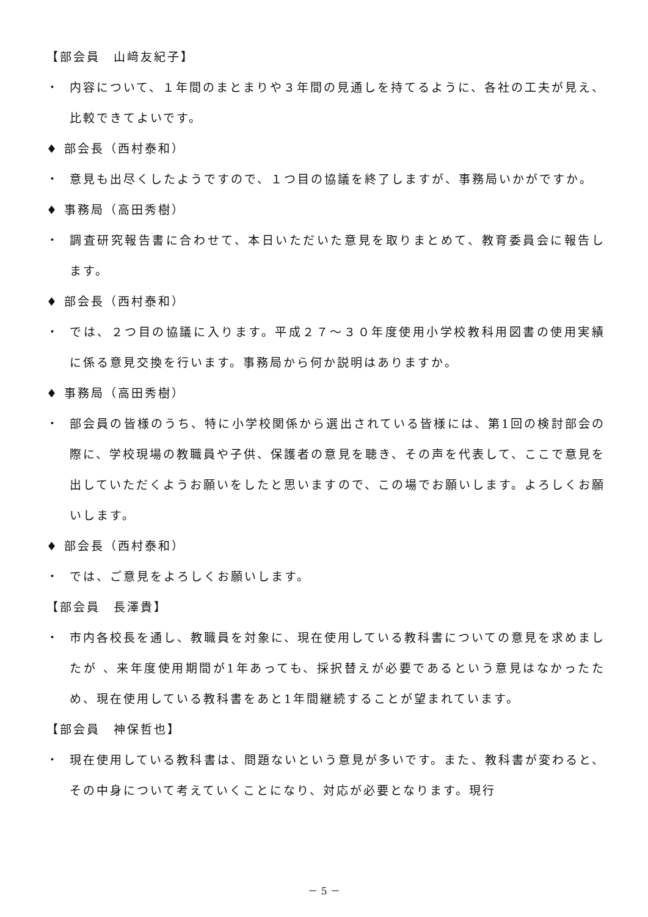【部会員　山﨑友紀子】
・ 内容について、１年間のまとまりや３年間の見通しを持てるように、各社の工夫が見え、比較できてよいです。
♦ 部会長（西村泰和）
・ 意見も出尽くしたようですので、１つ目の協議を終了しますが、事務局いかがですか。
♦ 事務局（高田秀樹）
・ 調査研究報告書に合わせて、本日いただいた意見を取りまとめて、教育委員会に報告します。
♦ 部会長（西村泰和）
・ では、２つ目の協議に入ります。平成２７～３０年度使用小学校教科用図書の使用実績に係る意見交換を行います。事務局から何か説明はありますか。
♦ 事務局（高田秀樹）
・ 部会員の皆様のうち、特に小学校関係から選出されている皆様には、第1回の検討部会の際に、学校現場の教職員や子供、保護者の意見を聴き、その声を代表して、ここで意見を出していただくようお願いをしたと思いますので、この場でお願いします。よろしくお願いします。
♦ 部会長（西村泰和）
・ では、ご意見をよろしくお願いします。
【部会員　長澤貴】
・ 市内各校長を通し、教職員を対象に、現在使用している教科書についての意見を求めましたが 、来年度使用期間が1年あっても、採択替えが必要であるという意見はなかったため、現在使用している教科書をあと1年間継続することが望まれています。
【部会員　神保哲也】
・ 現在使用している教科書は、問題ないという意見が多いです。また、教科書が変わると、その中身について考えていくことになり、対応が必要となります。現行
－ 5 －